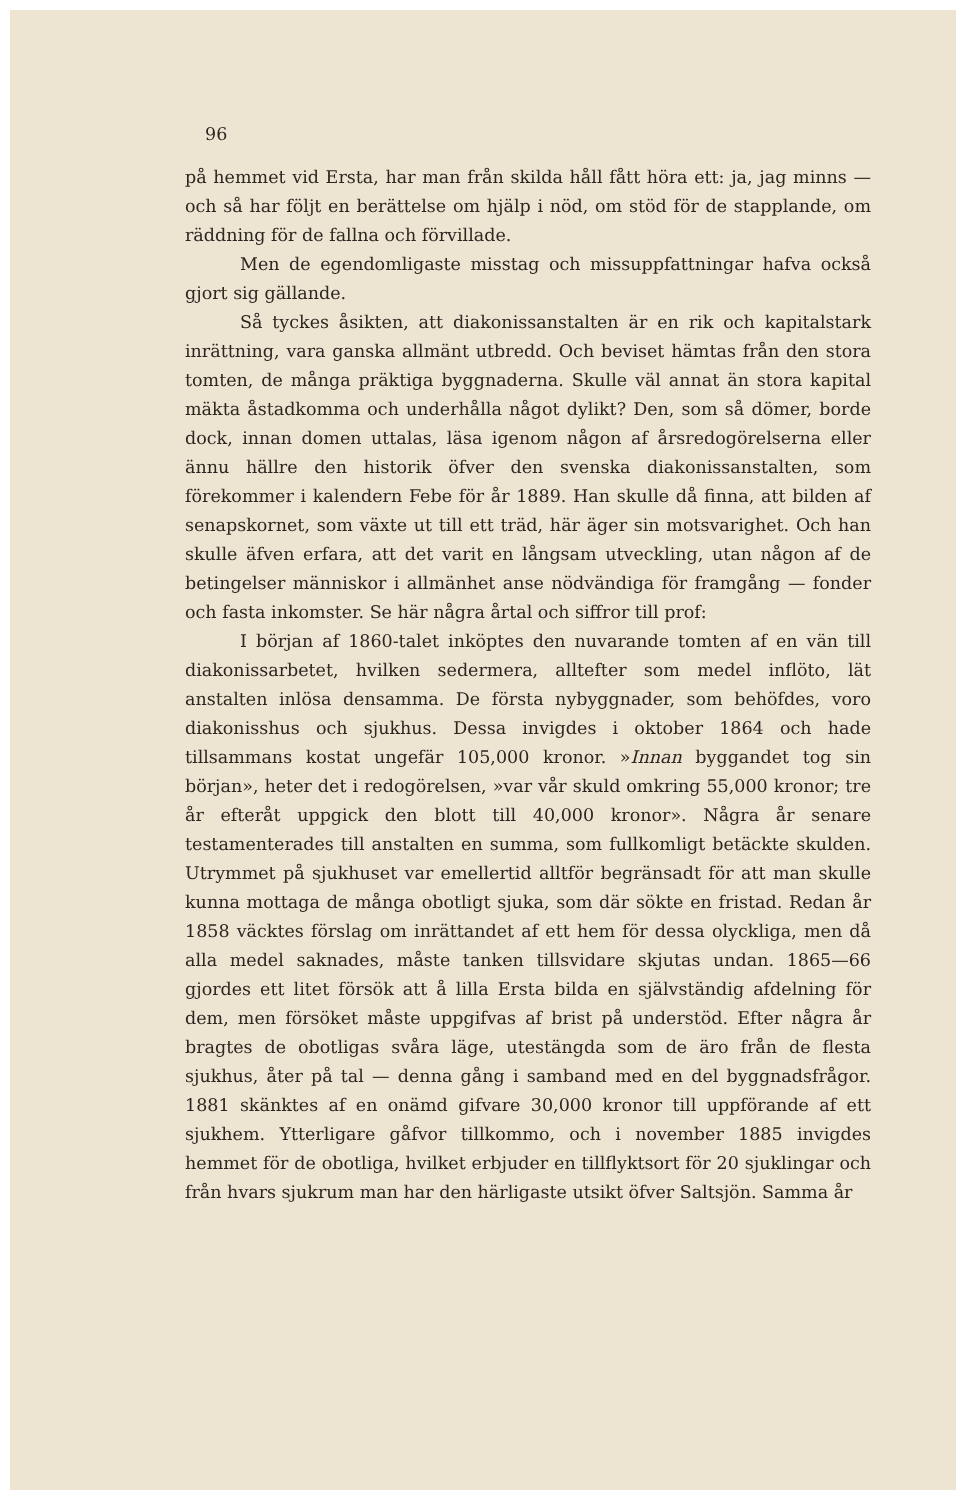96
på hemmet vid Ersta, har man från skilda håll fått höra ett: ja, jag minns — och så har följt en berättelse om hjälp i nöd, om stöd för de stapplande, om räddning för de fallna och förvillade.
Men de egendomligaste misstag och missuppfattningar hafva också gjort sig gällande.
Så tyckes åsikten, att diakonissanstalten är en rik och kapitalstark inrättning, vara ganska allmänt utbredd. Och beviset hämtas från den stora tomten, de många präktiga byggnaderna. Skulle väl annat än stora kapital mäkta åstadkomma och underhålla något dylikt? Den, som så dömer, borde dock, innan domen uttalas, läsa igenom någon af årsredogörelserna eller ännu hällre den historik öfver den svenska diakonissanstalten, som förekommer i kalendern Febe för år 1889. Han skulle då finna, att bilden af senapskornet, som växte ut till ett träd, här äger sin motsvarighet. Och han skulle äfven erfara, att det varit en långsam utveckling, utan någon af de betingelser människor i allmänhet anse nödvändiga för framgång — fonder och fasta inkomster. Se här några årtal och siffror till prof:
I början af 1860-talet inköptes den nuvarande tomten af en vän till diakonissarbetet, hvilken sedermera, alltefter som medel inflöto, lät anstalten inlösa densamma. De första nybyggnader, som behöfdes, voro diakonisshus och sjukhus. Dessa invigdes i oktober 1864 och hade tillsammans kostat ungefär 105,000 kronor. »Innan byggandet tog sin början», heter det i redogörelsen, »var vår skuld omkring 55,000 kronor; tre år efteråt uppgick den blott till 40,000 kronor». Några år senare testamenterades till anstalten en summa, som fullkomligt betäckte skulden. Utrymmet på sjukhuset var emellertid alltför begränsadt för att man skulle kunna mottaga de många obotligt sjuka, som där sökte en fristad. Redan år 1858 väcktes förslag om inrättandet af ett hem för dessa olyckliga, men då alla medel saknades, måste tanken tillsvidare skjutas undan. 1865—66 gjordes ett litet försök att å lilla Ersta bilda en självständig afdelning för dem, men försöket måste uppgifvas af brist på understöd. Efter några år bragtes de obotligas svåra läge, utestängda som de äro från de flesta sjukhus, åter på tal — denna gång i samband med en del byggnadsfrågor. 1881 skänktes af en onämd gifvare 30,000 kronor till uppförande af ett sjukhem. Ytterligare gåfvor tillkommo, och i november 1885 invigdes hemmet för de obotliga, hvilket erbjuder en tillflyktsort för 20 sjuklingar och från hvars sjukrum man har den härligaste utsikt öfver Saltsjön. Samma år